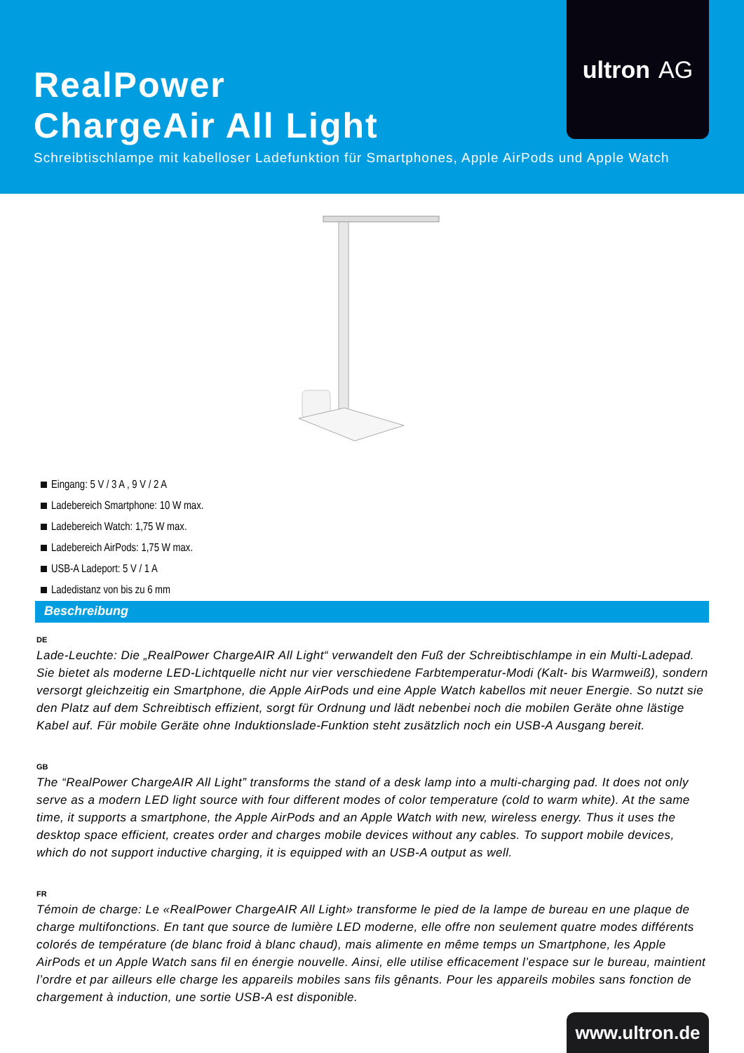ultron AG
RealPower
ChargeAir All Light
Schreibtischlampe mit kabelloser Ladefunktion für Smartphones, Apple AirPods und Apple Watch
Eingang: 5 V / 3 A , 9 V / 2 A
Ladebereich Smartphone: 10 W max.
Ladebereich Watch: 1,75 W max.
Ladebereich AirPods: 1,75 W max.
USB-A Ladeport: 5 V / 1 A
Ladedistanz von bis zu 6 mm
Beschreibung
DE
Lade-Leuchte: Die „RealPower ChargeAIR All Light“ verwandelt den Fuß der Schreibtischlampe in ein Multi-Ladepad. Sie bietet als moderne LED-Lichtquelle nicht nur vier verschiedene Farbtemperatur-Modi (Kalt- bis Warmweiß), sondern versorgt gleichzeitig ein Smartphone, die Apple AirPods und eine Apple Watch kabellos mit neuer Energie. So nutzt sie den Platz auf dem Schreibtisch effizient, sorgt für Ordnung und lädt nebenbei noch die mobilen Geräte ohne lästige Kabel auf. Für mobile Geräte ohne Induktionslade-Funktion steht zusätzlich noch ein USB-A Ausgang bereit.
GB
The “RealPower ChargeAIR All Light” transforms the stand of a desk lamp into a multi-charging pad. It does not only serve as a modern LED light source with four different modes of color temperature (cold to warm white). At the same time, it supports a smartphone, the Apple AirPods and an Apple Watch with new, wireless energy. Thus it uses the desktop space efficient, creates order and charges mobile devices without any cables. To support mobile devices, which do not support inductive charging, it is equipped with an USB-A output as well.
FR
Témoin de charge: Le «RealPower ChargeAIR All Light» transforme le pied de la lampe de bureau en une plaque de charge multifonctions. En tant que source de lumière LED moderne, elle offre non seulement quatre modes différents colorés de température (de blanc froid à blanc chaud), mais alimente en même temps un Smartphone, les Apple AirPods et un Apple Watch sans fil en énergie nouvelle. Ainsi, elle utilise efficacement l’espace sur le bureau, maintient l’ordre et par ailleurs elle charge les appareils mobiles sans fils gênants. Pour les appareils mobiles sans fonction de chargement à induction, une sortie USB-A est disponible.
www.ultron.de